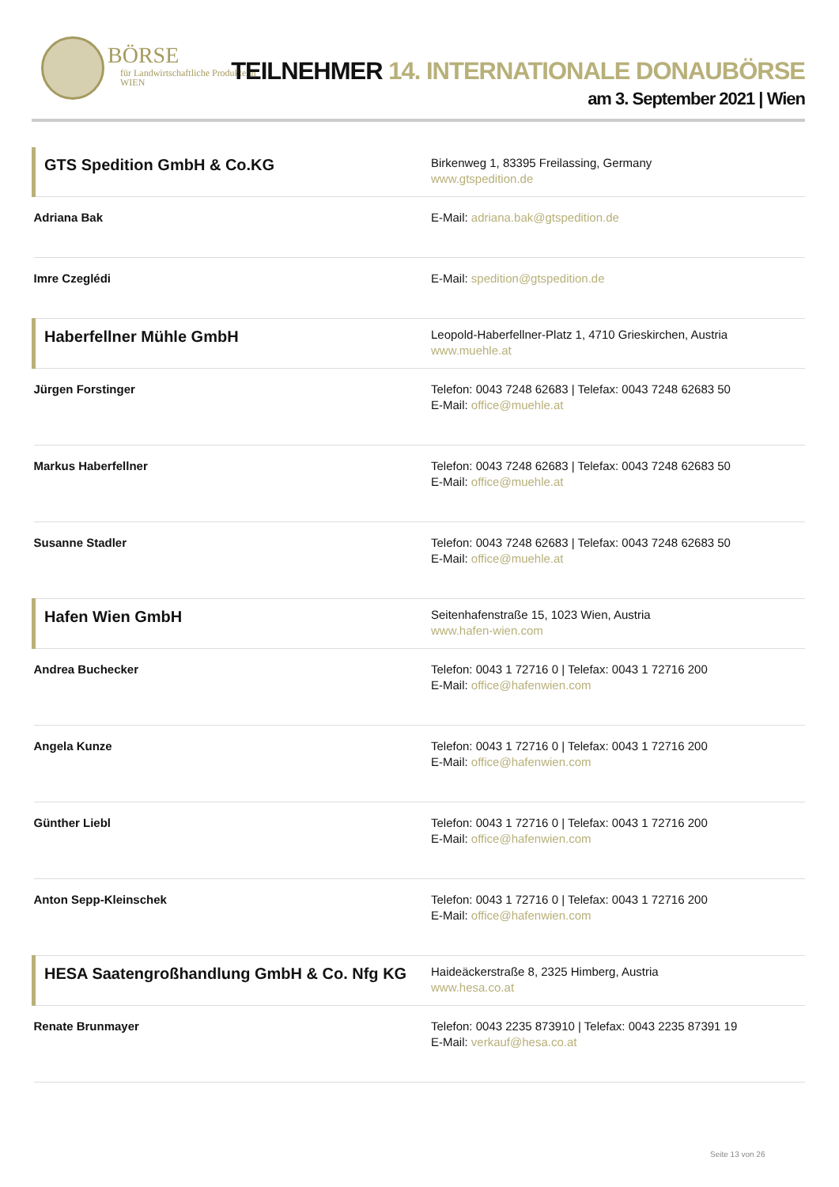BÖRSE
für Landwirtschaftliche Produkte in WIEN
TEILNEHMER 14. INTERNATIONALE DONAUBÖRSE
am 3. September 2021 | Wien
| GTS Spedition GmbH & Co.KG | Birkenweg 1, 83395 Freilassing, Germany www.gtspedition.de |
| Adriana Bak | E-Mail: adriana.bak@gtspedition.de |
| Imre Czeglédi | E-Mail: spedition@gtspedition.de |
| Haberfellner Mühle GmbH | Leopold-Haberfellner-Platz 1, 4710 Grieskirchen, Austria www.muehle.at |
| Jürgen Forstinger | Telefon: 0043 7248 62683 / Telefax: 0043 7248 62683 50 E-Mail: office@muehle.at |
| Markus Haberfellner | Telefon: 0043 7248 62683 / Telefax: 0043 7248 62683 50 E-Mail: office@muehle.at |
| Susanne Stadler | Telefon: 0043 7248 62683 / Telefax: 0043 7248 62683 50 E-Mail: office@muehle.at |
| Hafen Wien GmbH | Seitenhafenstraße 15, 1023 Wien, Austria www.hafen-wien.com |
| Andrea Buchecker | Telefon: 0043 1 72716 0 / Telefax: 0043 1 72716 200 E-Mail: office@hafenwien.com |
| Angela Kunze | Telefon: 0043 1 72716 0 / Telefax: 0043 1 72716 200 E-Mail: office@hafenwien.com |
| Günther Liebl | Telefon: 0043 1 72716 0 / Telefax: 0043 1 72716 200 E-Mail: office@hafenwien.com |
| Anton Sepp-Kleinschek | Telefon: 0043 1 72716 0 / Telefax: 0043 1 72716 200 E-Mail: office@hafenwien.com |
| HESA Saatengroßhandlung GmbH & Co. Nfg KG | Haideäckerstraße 8, 2325 Himberg, Austria www.hesa.co.at |
| Renate Brunmayer | Telefon: 0043 2235 873910 / Telefax: 0043 2235 87391 19 E-Mail: verkauf@hesa.co.at |
Seite 13 von 26